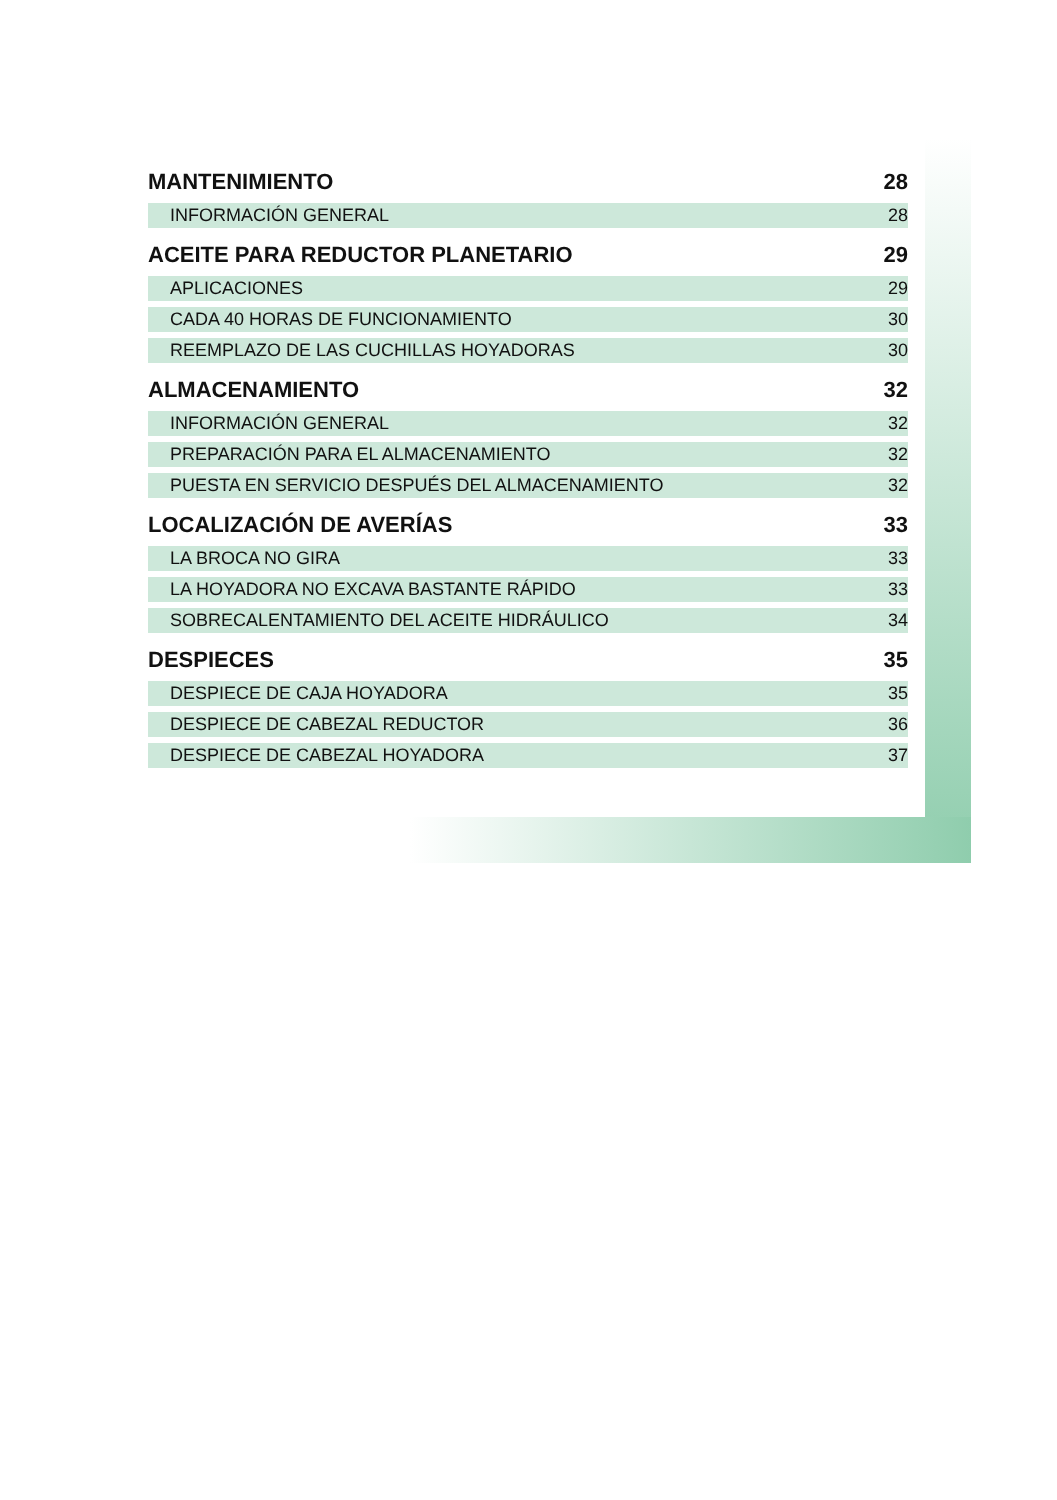| MANTENIMIENTO | 28 |
| INFORMACIÓN GENERAL | 28 |
| ACEITE PARA REDUCTOR PLANETARIO | 29 |
| APLICACIONES | 29 |
| CADA 40 HORAS DE FUNCIONAMIENTO | 30 |
| REEMPLAZO DE LAS CUCHILLAS HOYADORAS | 30 |
| ALMACENAMIENTO | 32 |
| INFORMACIÓN GENERAL | 32 |
| PREPARACIÓN PARA EL ALMACENAMIENTO | 32 |
| PUESTA EN SERVICIO DESPUÉS DEL ALMACENAMIENTO | 32 |
| LOCALIZACIÓN DE AVERÍAS | 33 |
| LA BROCA NO GIRA | 33 |
| LA HOYADORA NO EXCAVA BASTANTE RÁPIDO | 33 |
| SOBRECALENTAMIENTO DEL ACEITE HIDRÁULICO | 34 |
| DESPIECES | 35 |
| DESPIECE DE CAJA HOYADORA | 35 |
| DESPIECE DE CABEZAL REDUCTOR | 36 |
| DESPIECE DE CABEZAL HOYADORA | 37 |